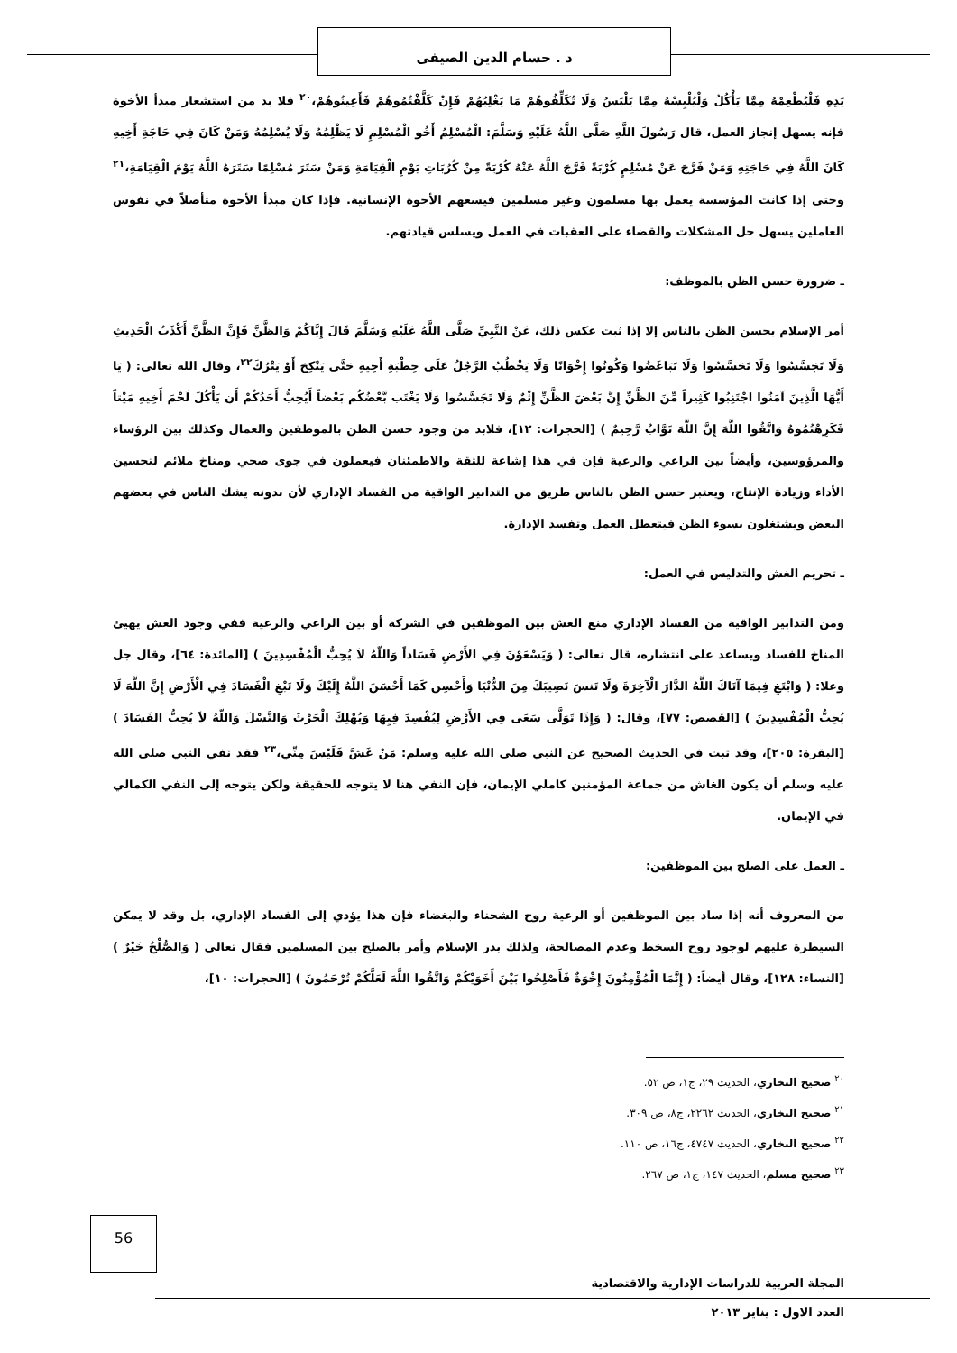د . حسام الدين الصيفى
يَدِهِ فَلْيُطْعِمْهُ مِمَّا يَأْكُلُ وَلْيُلْبِسْهُ مِمَّا يَلْبَسُ وَلَا تُكَلِّفُوهُمْ مَا يَغْلِبُهُمْ فَإِنْ كَلَّفْتُمُوهُمْ فَأَعِينُوهُمْ،<sup>٢٠</sup> فلا بد من استشعار مبدأ الأخوة فإنه يسهل إنجاز العمل، قال رَسُولَ اللَّهِ صَلَّى اللَّهُ عَلَيْهِ وَسَلَّمَ: الْمُسْلِمُ أَخُو الْمُسْلِمِ لَا يَظْلِمُهُ وَلَا يُسْلِمُهُ وَمَنْ كَانَ فِي حَاجَةِ أَخِيهِ كَانَ اللَّهُ فِي حَاجَتِهِ وَمَنْ فَرَّجَ عَنْ مُسْلِمٍ كُرْبَةً فَرَّجَ اللَّهُ عَنْهُ كُرْبَةً مِنْ كُرُبَاتِ يَوْمِ الْقِيَامَةِ وَمَنْ سَتَرَ مُسْلِمًا سَتَرَهُ اللَّهُ يَوْمَ الْقِيَامَةِ،<sup>٢١</sup> وحتى إذا كانت المؤسسة يعمل بها مسلمون وغير مسلمين فيسعهم الأخوة الإنسانية. فإذا كان مبدأ الأخوة متأصلاً في نفوس العاملين يسهل حل المشكلات والقضاء على العقبات في العمل ويسلس قيادتهم.
ـ ضرورة حسن الظن بالموظف:
أمر الإسلام بحسن الظن بالناس إلا إذا ثبت عكس ذلك، عَنْ النَّبِيِّ صَلَّى اللَّهُ عَلَيْهِ وَسَلَّمَ قَالَ إِيَّاكُمْ وَالظَّنَّ فَإِنَّ الظَّنَّ أَكْذَبُ الْحَدِيثِ وَلَا تَجَسَّسُوا وَلَا تَحَسَّسُوا وَلَا تَبَاغَضُوا وَكُونُوا إِخْوَانًا وَلَا يَخْطُبُ الرَّجُلُ عَلَى خِطْبَةِ أَخِيهِ حَتَّى يَنْكِحَ أَوْ يَتْرُكَ<sup>٢٢</sup>، وقال الله تعالى: ( يَا أَيُّهَا الَّذِينَ آمَنُوا اجْتَنِبُوا كَثِيراً مِّنَ الظَّنِّ إِنَّ بَعْضَ الظَّنِّ إِثْمٌ وَلَا تَجَسَّسُوا وَلَا يَغْتَب بَّعْضُكُم بَعْضاً أَيُحِبُّ أَحَدُكُمْ أَن يَأْكُلَ لَحْمَ أَخِيهِ مَيْتاً فَكَرِهْتُمُوهُ وَاتَّقُوا اللَّهَ إِنَّ اللَّهَ تَوَّابٌ رَّحِيمٌ ) [الحجرات: ١٢]، فلابد من وجود حسن الظن بالموظفين والعمال وكذلك بين الرؤساء والمرؤوسين، وأيضاً بين الراعي والرعية فإن في هذا إشاعة للثقة والاطمئنان فيعملون في جوى صحي ومناخ ملائم لتحسين الأداء وزيادة الإنتاج، ويعتبر حسن الظن بالناس طريق من التدابير الواقية من الفساد الإداري لأن بدونه يشك الناس في بعضهم البعض ويشتغلون بسوء الظن فيتعطل العمل وتفسد الإدارة.
ـ تحريم الغش والتدليس في العمل:
ومن التدابير الواقية من الفساد الإداري منع الغش بين الموظفين في الشركة أو بين الراعي والرعية ففي وجود الغش يهيئ المناخ للفساد ويساعد على انتشاره، قال تعالى: ( وَيَسْعَوْنَ فِي الأَرْضِ فَسَاداً وَاللّهُ لاَ يُحِبُّ الْمُفْسِدِينَ ) [المائدة: ٦٤]، وقال جل وعلا: ( وَابْتَغِ فِيمَا آتَاكَ اللَّهُ الدَّارَ الْآخِرَةَ وَلَا تَنسَ نَصِيبَكَ مِنَ الدُّنْيَا وَأَحْسِن كَمَا أَحْسَنَ اللَّهُ إِلَيْكَ وَلَا تَبْغِ الْفَسَادَ فِي الْأَرْضِ إِنَّ اللَّهَ لَا يُحِبُّ الْمُفْسِدِينَ ) [القصص: ٧٧]، وقال: ( وَإِذَا تَوَلَّى سَعَى فِي الأَرْضِ لِيُفْسِدَ فِيِهَا وَيُهْلِكَ الْحَرْثَ وَالنَّسْلَ وَاللّهُ لاَ يُحِبُّ الفَسَادَ ) [البقرة: ٢٠٥]، وقد ثبت في الحديث الصحيح عن النبي صلى الله عليه وسلم: مَنْ غَشَّ فَلَيْسَ مِنِّي،<sup>٢٣</sup> فقد نفي النبي صلى الله عليه وسلم أن يكون الغاش من جماعة المؤمنين كاملي الإيمان، فإن النفي هنا لا يتوجه للحقيقة ولكن يتوجه إلى النفي الكمالي في الإيمان.
ـ العمل على الصلح بين الموظفين:
من المعروف أنه إذا ساد بين الموظفين أو الرعية روح الشحناء والبغضاء فإن هذا يؤدي إلى الفساد الإداري، بل وقد لا يمكن السيطرة عليهم لوجود روح السخط وعدم المصالحة، ولذلك بدر الإسلام وأمر بالصلح بين المسلمين فقال تعالى ( وَالصُّلْحُ خَيْرٌ ) [النساء: ١٢٨]، وقال أيضاً: ( إِنَّمَا الْمُؤْمِنُونَ إِخْوَةٌ فَأَصْلِحُوا بَيْنَ أَخَوَيْكُمْ وَاتَّقُوا اللَّهَ لَعَلَّكُمْ تُرْحَمُونَ ) [الحجرات: ١٠]،
<sup>٢٠</sup> صحيح البخاري، الحديث ٢٩، ج١، ص ٥٢.
<sup>٢١</sup> صحيح البخاري، الحديث ٢٢٦٢، ج٨، ص ٣٠٩.
<sup>٢٢</sup> صحيح البخاري، الحديث ٤٧٤٧، ج١٦، ص ١١٠.
<sup>٢٣</sup> صحيح مسلم، الحديث ١٤٧، ج١، ص ٢٦٧.
56
المجلة العربية للدراسات الإدارية والاقتصادية
العدد الاول : يناير ٢٠١٣